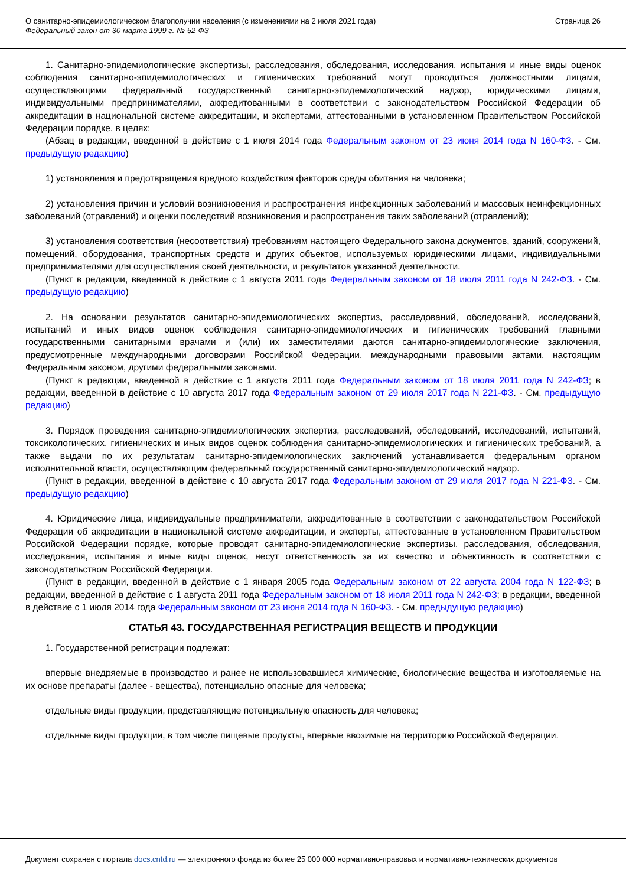О санитарно-эпидемиологическом благополучии населения (с изменениями на 2 июля 2021 года)
Федеральный закон от 30 марта 1999 г. № 52-ФЗ
Страница 26
1. Санитарно-эпидемиологические экспертизы, расследования, обследования, исследования, испытания и иные виды оценок соблюдения санитарно-эпидемиологических и гигиенических требований могут проводиться должностными лицами, осуществляющими федеральный государственный санитарно-эпидемиологический надзор, юридическими лицами, индивидуальными предпринимателями, аккредитованными в соответствии с законодательством Российской Федерации об аккредитации в национальной системе аккредитации, и экспертами, аттестованными в установленном Правительством Российской Федерации порядке, в целях:
(Абзац в редакции, введенной в действие с 1 июля 2014 года Федеральным законом от 23 июня 2014 года N 160-ФЗ. - См. предыдущую редакцию)
1) установления и предотвращения вредного воздействия факторов среды обитания на человека;
2) установления причин и условий возникновения и распространения инфекционных заболеваний и массовых неинфекционных заболеваний (отравлений) и оценки последствий возникновения и распространения таких заболеваний (отравлений);
3) установления соответствия (несоответствия) требованиям настоящего Федерального закона документов, зданий, сооружений, помещений, оборудования, транспортных средств и других объектов, используемых юридическими лицами, индивидуальными предпринимателями для осуществления своей деятельности, и результатов указанной деятельности.
(Пункт в редакции, введенной в действие с 1 августа 2011 года Федеральным законом от 18 июля 2011 года N 242-ФЗ. - См. предыдущую редакцию)
2. На основании результатов санитарно-эпидемиологических экспертиз, расследований, обследований, исследований, испытаний и иных видов оценок соблюдения санитарно-эпидемиологических и гигиенических требований главными государственными санитарными врачами и (или) их заместителями даются санитарно-эпидемиологические заключения, предусмотренные международными договорами Российской Федерации, международными правовыми актами, настоящим Федеральным законом, другими федеральными законами.
(Пункт в редакции, введенной в действие с 1 августа 2011 года Федеральным законом от 18 июля 2011 года N 242-ФЗ; в редакции, введенной в действие с 10 августа 2017 года Федеральным законом от 29 июля 2017 года N 221-ФЗ. - См. предыдущую редакцию)
3. Порядок проведения санитарно-эпидемиологических экспертиз, расследований, обследований, исследований, испытаний, токсикологических, гигиенических и иных видов оценок соблюдения санитарно-эпидемиологических и гигиенических требований, а также выдачи по их результатам санитарно-эпидемиологических заключений устанавливается федеральным органом исполнительной власти, осуществляющим федеральный государственный санитарно-эпидемиологический надзор.
(Пункт в редакции, введенной в действие с 10 августа 2017 года Федеральным законом от 29 июля 2017 года N 221-ФЗ. - См. предыдущую редакцию)
4. Юридические лица, индивидуальные предприниматели, аккредитованные в соответствии с законодательством Российской Федерации об аккредитации в национальной системе аккредитации, и эксперты, аттестованные в установленном Правительством Российской Федерации порядке, которые проводят санитарно-эпидемиологические экспертизы, расследования, обследования, исследования, испытания и иные виды оценок, несут ответственность за их качество и объективность в соответствии с законодательством Российской Федерации.
(Пункт в редакции, введенной в действие с 1 января 2005 года Федеральным законом от 22 августа 2004 года N 122-ФЗ; в редакции, введенной в действие с 1 августа 2011 года Федеральным законом от 18 июля 2011 года N 242-ФЗ; в редакции, введенной в действие с 1 июля 2014 года Федеральным законом от 23 июня 2014 года N 160-ФЗ. - См. предыдущую редакцию)
СТАТЬЯ 43. ГОСУДАРСТВЕННАЯ РЕГИСТРАЦИЯ ВЕЩЕСТВ И ПРОДУКЦИИ
1. Государственной регистрации подлежат:
впервые внедряемые в производство и ранее не использовавшиеся химические, биологические вещества и изготовляемые на их основе препараты (далее - вещества), потенциально опасные для человека;
отдельные виды продукции, представляющие потенциальную опасность для человека;
отдельные виды продукции, в том числе пищевые продукты, впервые ввозимые на территорию Российской Федерации.
Документ сохранен с портала docs.cntd.ru — электронного фонда из более 25 000 000 нормативно-правовых и нормативно-технических документов